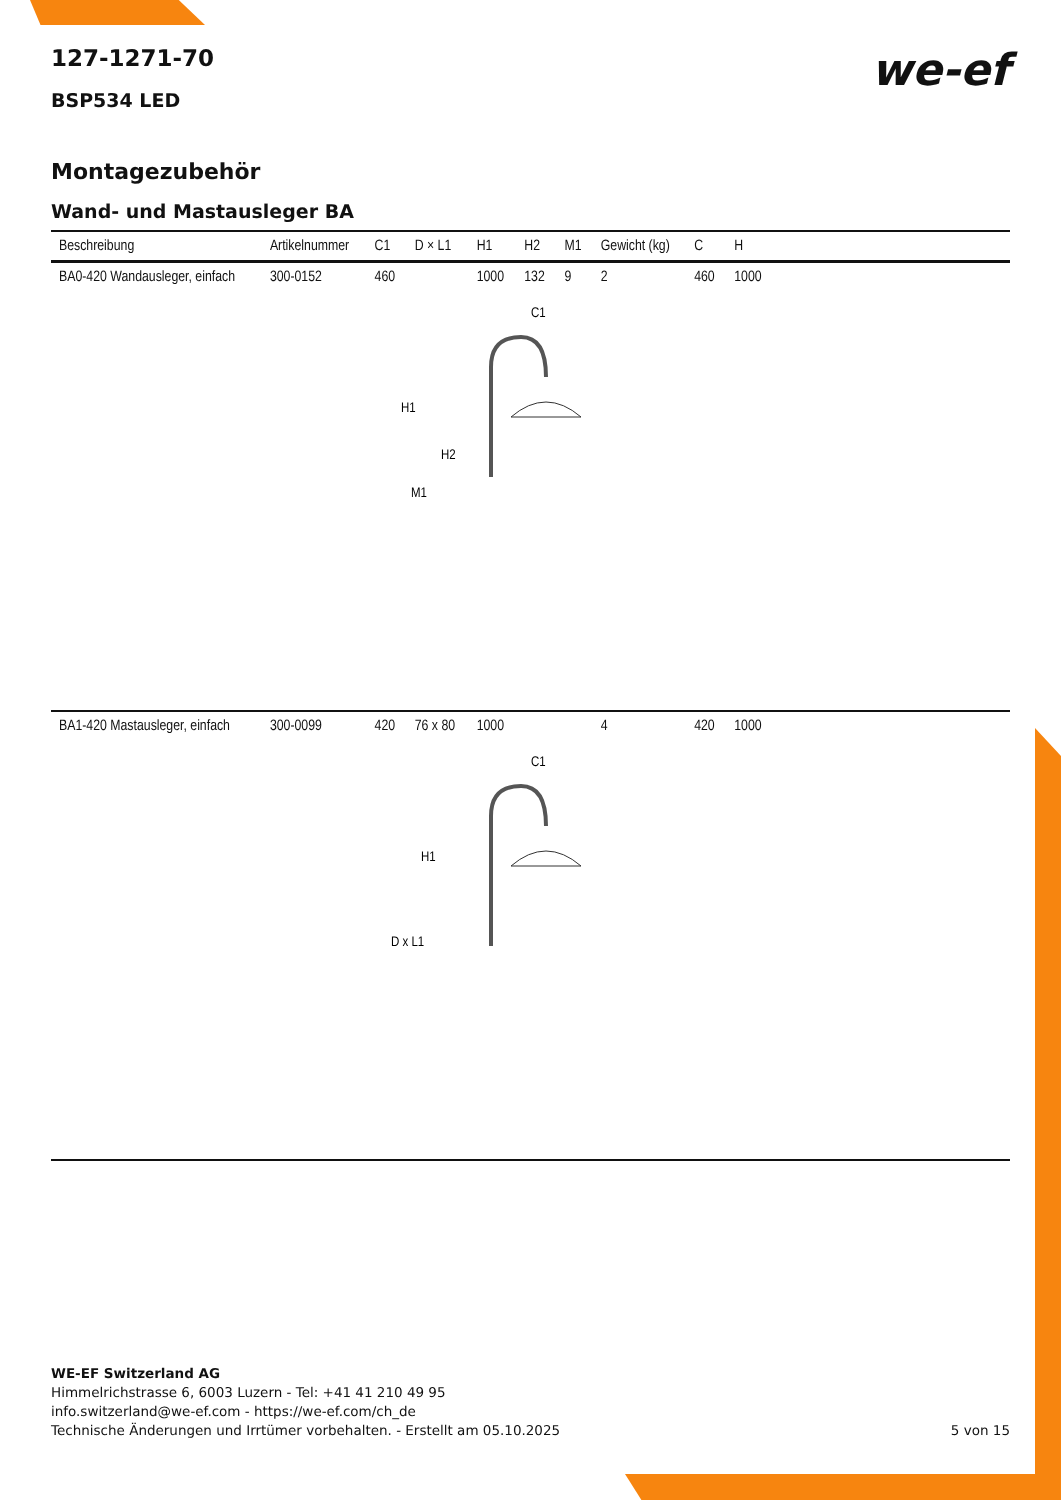we-ef
127-1271-70
BSP534 LED
Montagezubehör
Wand- und Mastausleger BA
| Beschreibung | Artikelnummer | C1 | D × L1 | H1 | H2 | M1 | Gewicht (kg) | C | H | |
| --- | --- | --- | --- | --- | --- | --- | --- | --- | --- | --- |
| BA0-420 Wandausleger, einfach | 300-0152 | 460 | | 1000 | 132 | 9 | 2 | 460 | 1000 | |
| C1 H1 H2 M1 | | | | | | | | | | |
| BA1-420 Mastausleger, einfach | 300-0099 | 420 | 76 x 80 | 1000 | | | 4 | 420 | 1000 | |
| C1 H1 D x L1 | | | | | | | | | | |
WE-EF Switzerland AG
Himmelrichstrasse 6, 6003 Luzern - Tel: +41 41 210 49 95
info.switzerland@we-ef.com - https://we-ef.com/ch_de
Technische Änderungen und Irrtümer vorbehalten. - Erstellt am 05.10.2025 5 von 15